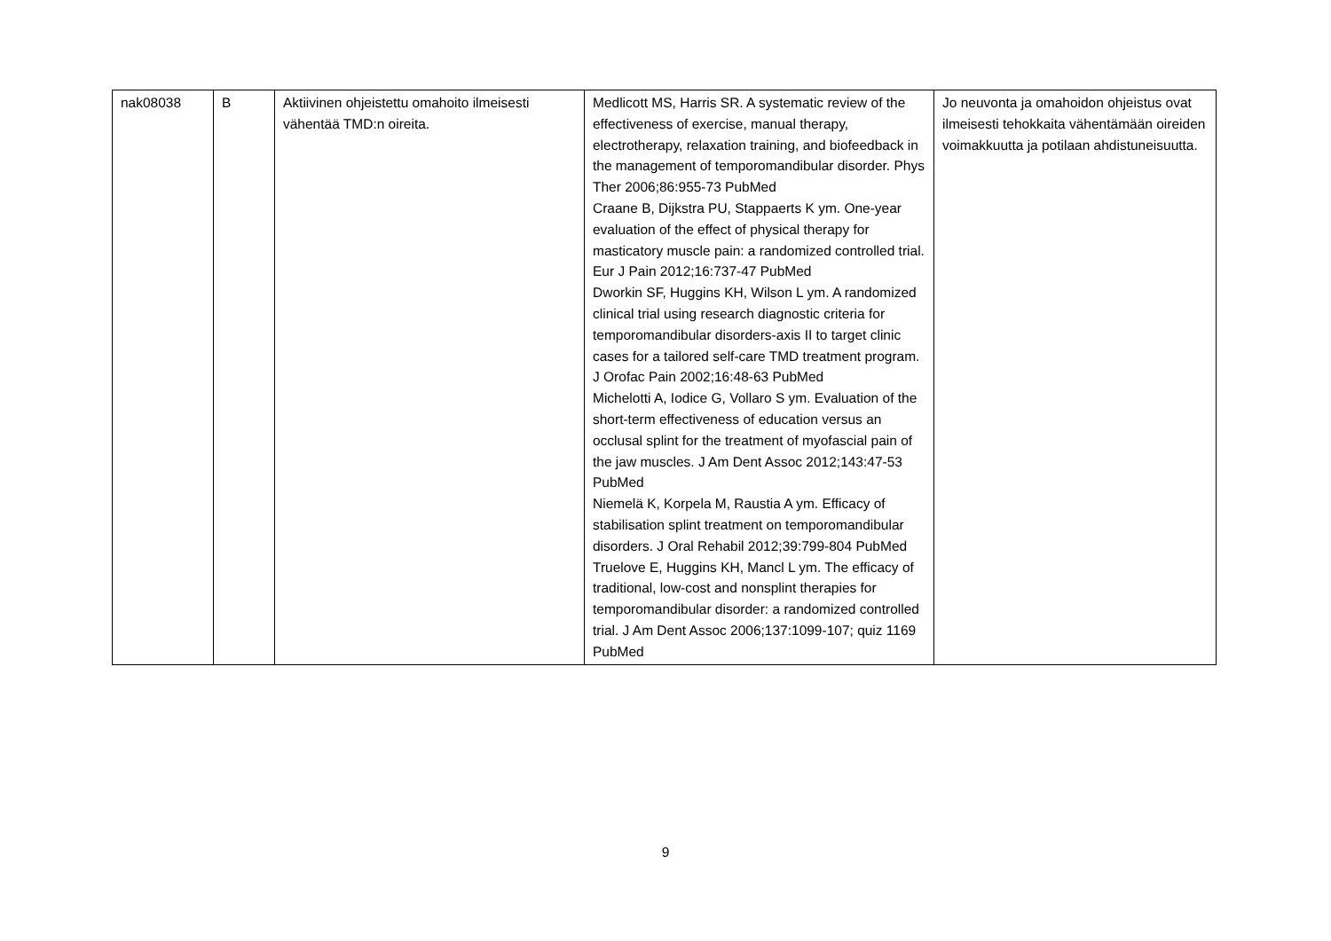| nak08038 | B | Aktiivinen ohjeistettu omahoito ilmeisesti vähentää TMD:n oireita. | Medlicott MS, Harris SR. A systematic review of the effectiveness of exercise, manual therapy, electrotherapy, relaxation training, and biofeedback in the management of temporomandibular disorder. Phys Ther 2006;86:955-73 PubMed Craane B, Dijkstra PU, Stappaerts K ym. One-year evaluation of the effect of physical therapy for masticatory muscle pain: a randomized controlled trial. Eur J Pain 2012;16:737-47 PubMed Dworkin SF, Huggins KH, Wilson L ym. A randomized clinical trial using research diagnostic criteria for temporomandibular disorders-axis II to target clinic cases for a tailored self-care TMD treatment program. J Orofac Pain 2002;16:48-63 PubMed Michelotti A, Iodice G, Vollaro S ym. Evaluation of the short-term effectiveness of education versus an occlusal splint for the treatment of myofascial pain of the jaw muscles. J Am Dent Assoc 2012;143:47-53 PubMed Niemelä K, Korpela M, Raustia A ym. Efficacy of stabilisation splint treatment on temporomandibular disorders. J Oral Rehabil 2012;39:799-804 PubMed Truelove E, Huggins KH, Mancl L ym. The efficacy of traditional, low-cost and nonsplint therapies for temporomandibular disorder: a randomized controlled trial. J Am Dent Assoc 2006;137:1099-107; quiz 1169 PubMed | Jo neuvonta ja omahoidon ohjeistus ovat ilmeisesti tehokkaita vähentämään oireiden voimakkuutta ja potilaan ahdistuneisuutta. |
9